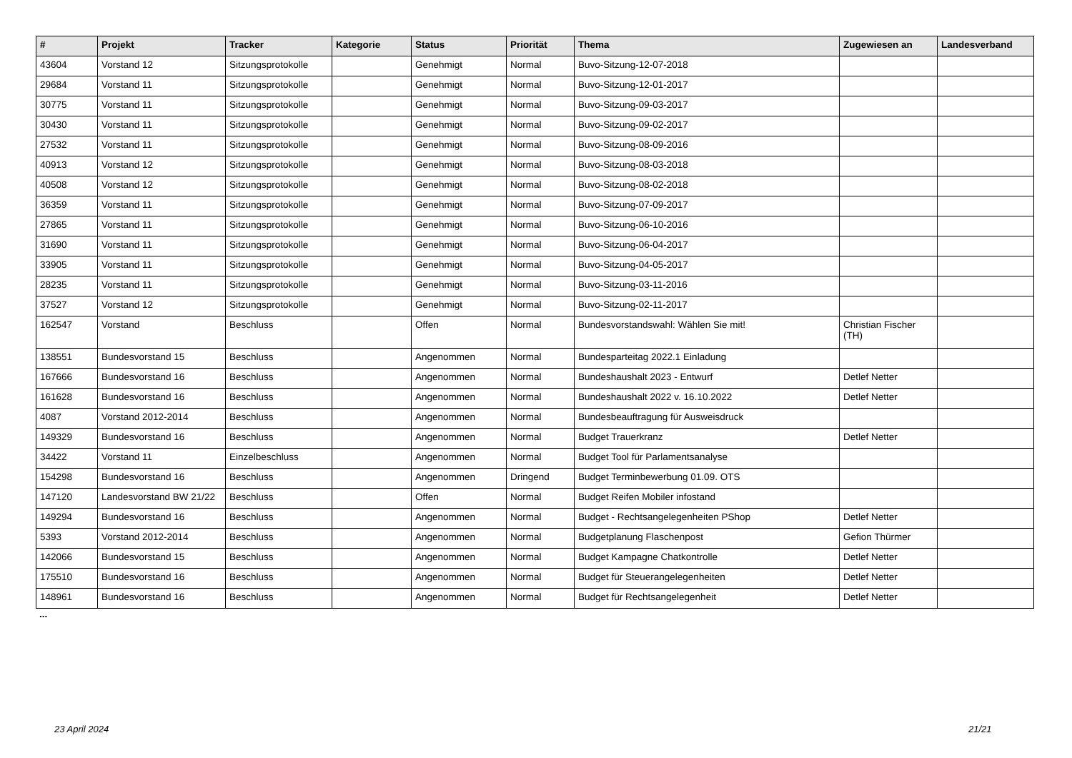| # | Projekt | Tracker | Kategorie | Status | Priorität | Thema | Zugewiesen an | Landesverband |
| --- | --- | --- | --- | --- | --- | --- | --- | --- |
| 43604 | Vorstand 12 | Sitzungsprotokolle | | Genehmigt | Normal | Buvo-Sitzung-12-07-2018 | | |
| 29684 | Vorstand 11 | Sitzungsprotokolle | | Genehmigt | Normal | Buvo-Sitzung-12-01-2017 | | |
| 30775 | Vorstand 11 | Sitzungsprotokolle | | Genehmigt | Normal | Buvo-Sitzung-09-03-2017 | | |
| 30430 | Vorstand 11 | Sitzungsprotokolle | | Genehmigt | Normal | Buvo-Sitzung-09-02-2017 | | |
| 27532 | Vorstand 11 | Sitzungsprotokolle | | Genehmigt | Normal | Buvo-Sitzung-08-09-2016 | | |
| 40913 | Vorstand 12 | Sitzungsprotokolle | | Genehmigt | Normal | Buvo-Sitzung-08-03-2018 | | |
| 40508 | Vorstand 12 | Sitzungsprotokolle | | Genehmigt | Normal | Buvo-Sitzung-08-02-2018 | | |
| 36359 | Vorstand 11 | Sitzungsprotokolle | | Genehmigt | Normal | Buvo-Sitzung-07-09-2017 | | |
| 27865 | Vorstand 11 | Sitzungsprotokolle | | Genehmigt | Normal | Buvo-Sitzung-06-10-2016 | | |
| 31690 | Vorstand 11 | Sitzungsprotokolle | | Genehmigt | Normal | Buvo-Sitzung-06-04-2017 | | |
| 33905 | Vorstand 11 | Sitzungsprotokolle | | Genehmigt | Normal | Buvo-Sitzung-04-05-2017 | | |
| 28235 | Vorstand 11 | Sitzungsprotokolle | | Genehmigt | Normal | Buvo-Sitzung-03-11-2016 | | |
| 37527 | Vorstand 12 | Sitzungsprotokolle | | Genehmigt | Normal | Buvo-Sitzung-02-11-2017 | | |
| 162547 | Vorstand | Beschluss | | Offen | Normal | Bundesvorstandswahl: Wählen Sie mit! | Christian Fischer (TH) | |
| 138551 | Bundesvorstand 15 | Beschluss | | Angenommen | Normal | Bundesparteitag 2022.1 Einladung | | |
| 167666 | Bundesvorstand 16 | Beschluss | | Angenommen | Normal | Bundeshaushalt 2023 - Entwurf | Detlef Netter | |
| 161628 | Bundesvorstand 16 | Beschluss | | Angenommen | Normal | Bundeshaushalt 2022 v. 16.10.2022 | Detlef Netter | |
| 4087 | Vorstand 2012-2014 | Beschluss | | Angenommen | Normal | Bundesbeauftragung für Ausweisdruck | | |
| 149329 | Bundesvorstand 16 | Beschluss | | Angenommen | Normal | Budget Trauerkranz | Detlef Netter | |
| 34422 | Vorstand 11 | Einzelbeschluss | | Angenommen | Normal | Budget Tool für Parlamentsanalyse | | |
| 154298 | Bundesvorstand 16 | Beschluss | | Angenommen | Dringend | Budget Terminbewerbung 01.09. OTS | | |
| 147120 | Landesvorstand BW 21/22 | Beschluss | | Offen | Normal | Budget Reifen Mobiler infostand | | |
| 149294 | Bundesvorstand 16 | Beschluss | | Angenommen | Normal | Budget - Rechtsangelegenheiten PShop | Detlef Netter | |
| 5393 | Vorstand 2012-2014 | Beschluss | | Angenommen | Normal | Budgetplanung Flaschenpost | Gefion Thürmer | |
| 142066 | Bundesvorstand 15 | Beschluss | | Angenommen | Normal | Budget Kampagne Chatkontrolle | Detlef Netter | |
| 175510 | Bundesvorstand 16 | Beschluss | | Angenommen | Normal | Budget für Steuerangelegenheiten | Detlef Netter | |
| 148961 | Bundesvorstand 16 | Beschluss | | Angenommen | Normal | Budget für Rechtsangelegenheit | Detlef Netter | |
...
23 April 2024 21/21